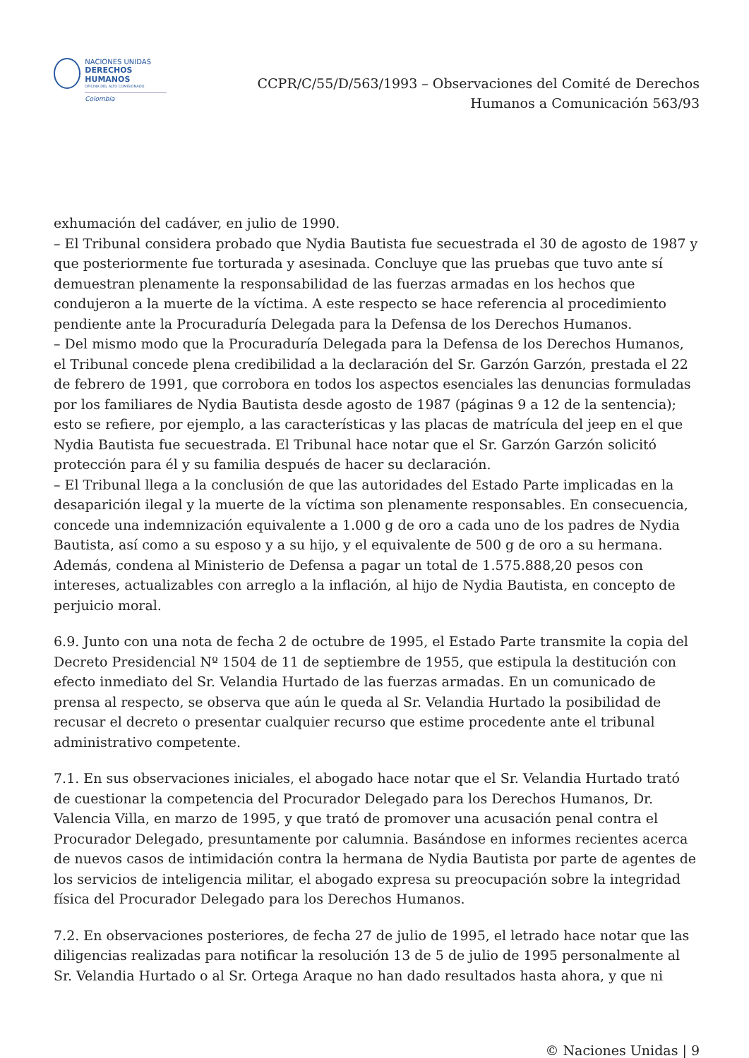NACIONES UNIDAS
DERECHOS HUMANOS
OFICINA DEL ALTO COMISIONADO
Colombia
CCPR/C/55/D/563/1993 – Observaciones del Comité de Derechos
Humanos a Comunicación 563/93
exhumación del cadáver, en julio de 1990.
– El Tribunal considera probado que Nydia Bautista fue secuestrada el 30 de agosto de 1987 y que posteriormente fue torturada y asesinada. Concluye que las pruebas que tuvo ante sí demuestran plenamente la responsabilidad de las fuerzas armadas en los hechos que condujeron a la muerte de la víctima. A este respecto se hace referencia al procedimiento pendiente ante la Procuraduría Delegada para la Defensa de los Derechos Humanos.
– Del mismo modo que la Procuraduría Delegada para la Defensa de los Derechos Humanos, el Tribunal concede plena credibilidad a la declaración del Sr. Garzón Garzón, prestada el 22 de febrero de 1991, que corrobora en todos los aspectos esenciales las denuncias formuladas por los familiares de Nydia Bautista desde agosto de 1987 (páginas 9 a 12 de la sentencia); esto se refiere, por ejemplo, a las características y las placas de matrícula del jeep en el que Nydia Bautista fue secuestrada. El Tribunal hace notar que el Sr. Garzón Garzón solicitó protección para él y su familia después de hacer su declaración.
– El Tribunal llega a la conclusión de que las autoridades del Estado Parte implicadas en la desaparición ilegal y la muerte de la víctima son plenamente responsables. En consecuencia, concede una indemnización equivalente a 1.000 g de oro a cada uno de los padres de Nydia Bautista, así como a su esposo y a su hijo, y el equivalente de 500 g de oro a su hermana. Además, condena al Ministerio de Defensa a pagar un total de 1.575.888,20 pesos con intereses, actualizables con arreglo a la inflación, al hijo de Nydia Bautista, en concepto de perjuicio moral.
6.9. Junto con una nota de fecha 2 de octubre de 1995, el Estado Parte transmite la copia del Decreto Presidencial Nº 1504 de 11 de septiembre de 1955, que estipula la destitución con efecto inmediato del Sr. Velandia Hurtado de las fuerzas armadas. En un comunicado de prensa al respecto, se observa que aún le queda al Sr. Velandia Hurtado la posibilidad de recusar el decreto o presentar cualquier recurso que estime procedente ante el tribunal administrativo competente.
7.1. En sus observaciones iniciales, el abogado hace notar que el Sr. Velandia Hurtado trató de cuestionar la competencia del Procurador Delegado para los Derechos Humanos, Dr. Valencia Villa, en marzo de 1995, y que trató de promover una acusación penal contra el Procurador Delegado, presuntamente por calumnia. Basándose en informes recientes acerca de nuevos casos de intimidación contra la hermana de Nydia Bautista por parte de agentes de los servicios de inteligencia militar, el abogado expresa su preocupación sobre la integridad física del Procurador Delegado para los Derechos Humanos.
7.2. En observaciones posteriores, de fecha 27 de julio de 1995, el letrado hace notar que las diligencias realizadas para notificar la resolución 13 de 5 de julio de 1995 personalmente al Sr. Velandia Hurtado o al Sr. Ortega Araque no han dado resultados hasta ahora, y que ni
© Naciones Unidas | 9